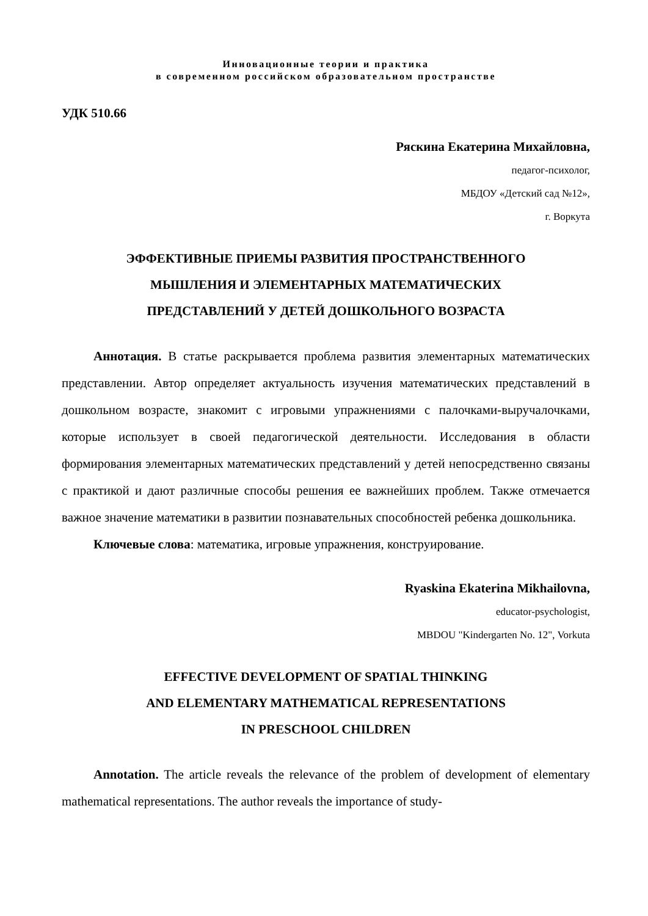Инновационные теории и практика
в современном российском образовательном пространстве
УДК 510.66
Ряскина Екатерина Михайловна,
педагог-психолог,
МБДОУ «Детский сад №12»,
г. Воркута
ЭФФЕКТИВНЫЕ ПРИЕМЫ РАЗВИТИЯ ПРОСТРАНСТВЕННОГО
МЫШЛЕНИЯ И ЭЛЕМЕНТАРНЫХ МАТЕМАТИЧЕСКИХ
ПРЕДСТАВЛЕНИЙ У ДЕТЕЙ ДОШКОЛЬНОГО ВОЗРАСТА
Аннотация. В статье раскрывается проблема развития элементарных математических представлении. Автор определяет актуальность изучения математических представлений в дошкольном возрасте, знакомит с игровыми упражнениями с палочками-выручалочками, которые использует в своей педагогической деятельности. Исследования в области формирования элементарных математических представлений у детей непосредственно связаны с практикой и дают различные способы решения ее важнейших проблем. Также отмечается важное значение математики в развитии познавательных способностей ребенка дошкольника.
Ключевые слова: математика, игровые упражнения, конструирование.
Ryaskina Ekaterina Mikhailovna,
educator-psychologist,
MBDOU "Kindergarten No. 12", Vorkuta
EFFECTIVE DEVELOPMENT OF SPATIAL THINKING
AND ELEMENTARY MATHEMATICAL REPRESENTATIONS
IN PRESCHOOL CHILDREN
Annotation. The article reveals the relevance of the problem of development of elementary mathematical representations. The author reveals the importance of study-